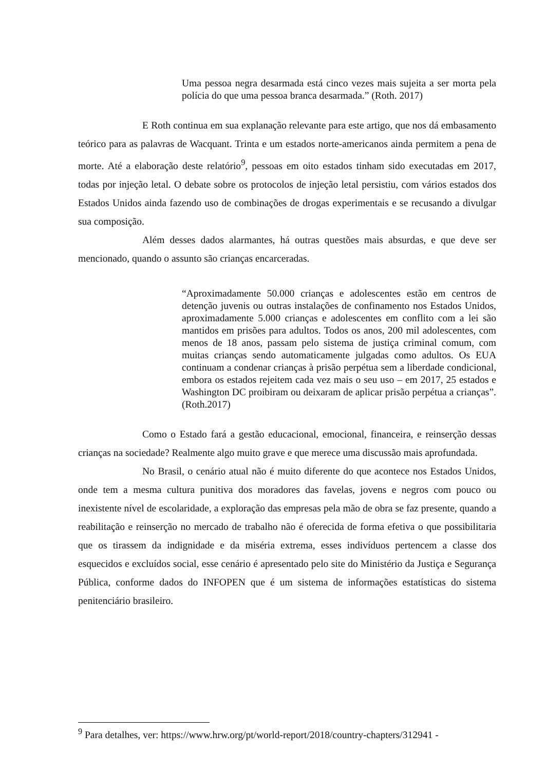Uma pessoa negra desarmada está cinco vezes mais sujeita a ser morta pela polícia do que uma pessoa branca desarmada.” (Roth. 2017)
E Roth continua em sua explanação relevante para este artigo, que nos dá embasamento teórico para as palavras de Wacquant. Trinta e um estados norte-americanos ainda permitem a pena de morte. Até a elaboração deste relatório<sup>9</sup>, pessoas em oito estados tinham sido executadas em 2017, todas por injeção letal. O debate sobre os protocolos de injeção letal persistiu, com vários estados dos Estados Unidos ainda fazendo uso de combinações de drogas experimentais e se recusando a divulgar sua composição.
Além desses dados alarmantes, há outras questões mais absurdas, e que deve ser mencionado, quando o assunto são crianças encarceradas.
“Aproximadamente 50.000 crianças e adolescentes estão em centros de detenção juvenis ou outras instalações de confinamento nos Estados Unidos, aproximadamente 5.000 crianças e adolescentes em conflito com a lei são mantidos em prisões para adultos. Todos os anos, 200 mil adolescentes, com menos de 18 anos, passam pelo sistema de justiça criminal comum, com muitas crianças sendo automaticamente julgadas como adultos. Os EUA continuam a condenar crianças à prisão perpétua sem a liberdade condicional, embora os estados rejeitem cada vez mais o seu uso – em 2017, 25 estados e Washington DC proibiram ou deixaram de aplicar prisão perpétua a crianças”. (Roth.2017)
Como o Estado fará a gestão educacional, emocional, financeira, e reinserção dessas crianças na sociedade? Realmente algo muito grave e que merece uma discussão mais aprofundada.
No Brasil, o cenário atual não é muito diferente do que acontece nos Estados Unidos, onde tem a mesma cultura punitiva dos moradores das favelas, jovens e negros com pouco ou inexistente nível de escolaridade, a exploração das empresas pela mão de obra se faz presente, quando a reabilitação e reinserção no mercado de trabalho não é oferecida de forma efetiva o que possibilitaria que os tirassem da indignidade e da miséria extrema, esses indivíduos pertencem a classe dos esquecidos e excluídos social, esse cenário é apresentado pelo site do Ministério da Justiça e Segurança Pública, conforme dados do INFOPEN que é um sistema de informações estatísticas do sistema penitenciário brasileiro.
<sup>9</sup> Para detalhes, ver: https://www.hrw.org/pt/world-report/2018/country-chapters/312941 -